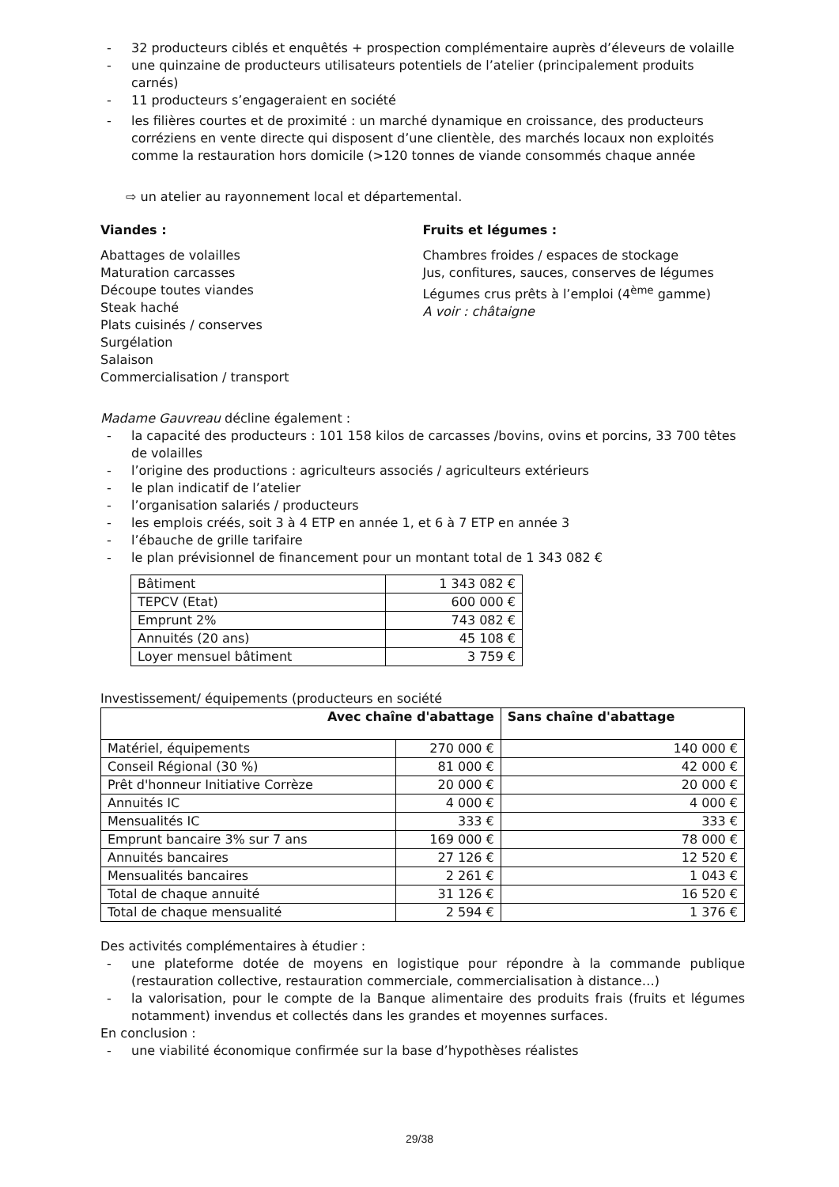- 32 producteurs ciblés et enquêtés + prospection complémentaire auprès d’éleveurs de volaille
- une quinzaine de producteurs utilisateurs potentiels de l’atelier (principalement produits carnés)
- 11 producteurs s’engageraient en société
- les filières courtes et de proximité : un marché dynamique en croissance, des producteurs corréziens en vente directe qui disposent d’une clientèle, des marchés locaux non exploités comme la restauration hors domicile (>120 tonnes de viande consommés chaque année
⇨ un atelier au rayonnement local et départemental.
Viandes :
Abattages de volailles
Maturation carcasses
Découpe toutes viandes
Steak haché
Plats cuisinés / conserves
Surgélation
Salaison
Commercialisation / transport
Fruits et légumes :
Chambres froides / espaces de stockage
Jus, confitures, sauces, conserves de légumes
Légumes crus prêts à l’emploi (4<sup>ème</sup> gamme)
A voir : châtaigne
Madame Gauvreau décline également :
- la capacité des producteurs : 101 158 kilos de carcasses /bovins, ovins et porcins, 33 700 têtes de volailles
- l’origine des productions : agriculteurs associés / agriculteurs extérieurs
- le plan indicatif de l’atelier
- l’organisation salariés / producteurs
- les emplois créés, soit 3 à 4 ETP en année 1, et 6 à 7 ETP en année 3
- l’ébauche de grille tarifaire
- le plan prévisionnel de financement pour un montant total de 1 343 082 €
| Bâtiment | 1 343 082 € |
| TEPCV (Etat) | 600 000 € |
| Emprunt 2% | 743 082 € |
| Annuités (20 ans) | 45 108 € |
| Loyer mensuel bâtiment | 3 759 € |
Investissement/ équipements (producteurs en société
| Avec chaîne d'abattage | | Sans chaîne d'abattage |
| --- | --- | --- |
| Matériel, équipements | 270 000 € | 140 000 € |
| Conseil Régional (30 %) | 81 000 € | 42 000 € |
| Prêt d'honneur Initiative Corrèze | 20 000 € | 20 000 € |
| Annuités IC | 4 000 € | 4 000 € |
| Mensualités IC | 333 € | 333 € |
| Emprunt bancaire 3% sur 7 ans | 169 000 € | 78 000 € |
| Annuités bancaires | 27 126 € | 12 520 € |
| Mensualités bancaires | 2 261 € | 1 043 € |
| Total de chaque annuité | 31 126 € | 16 520 € |
| Total de chaque mensualité | 2 594 € | 1 376 € |
Des activités complémentaires à étudier :
- une plateforme dotée de moyens en logistique pour répondre à la commande publique (restauration collective, restauration commerciale, commercialisation à distance…)
- la valorisation, pour le compte de la Banque alimentaire des produits frais (fruits et légumes notamment) invendus et collectés dans les grandes et moyennes surfaces.
En conclusion :
- une viabilité économique confirmée sur la base d’hypothèses réalistes
29/38